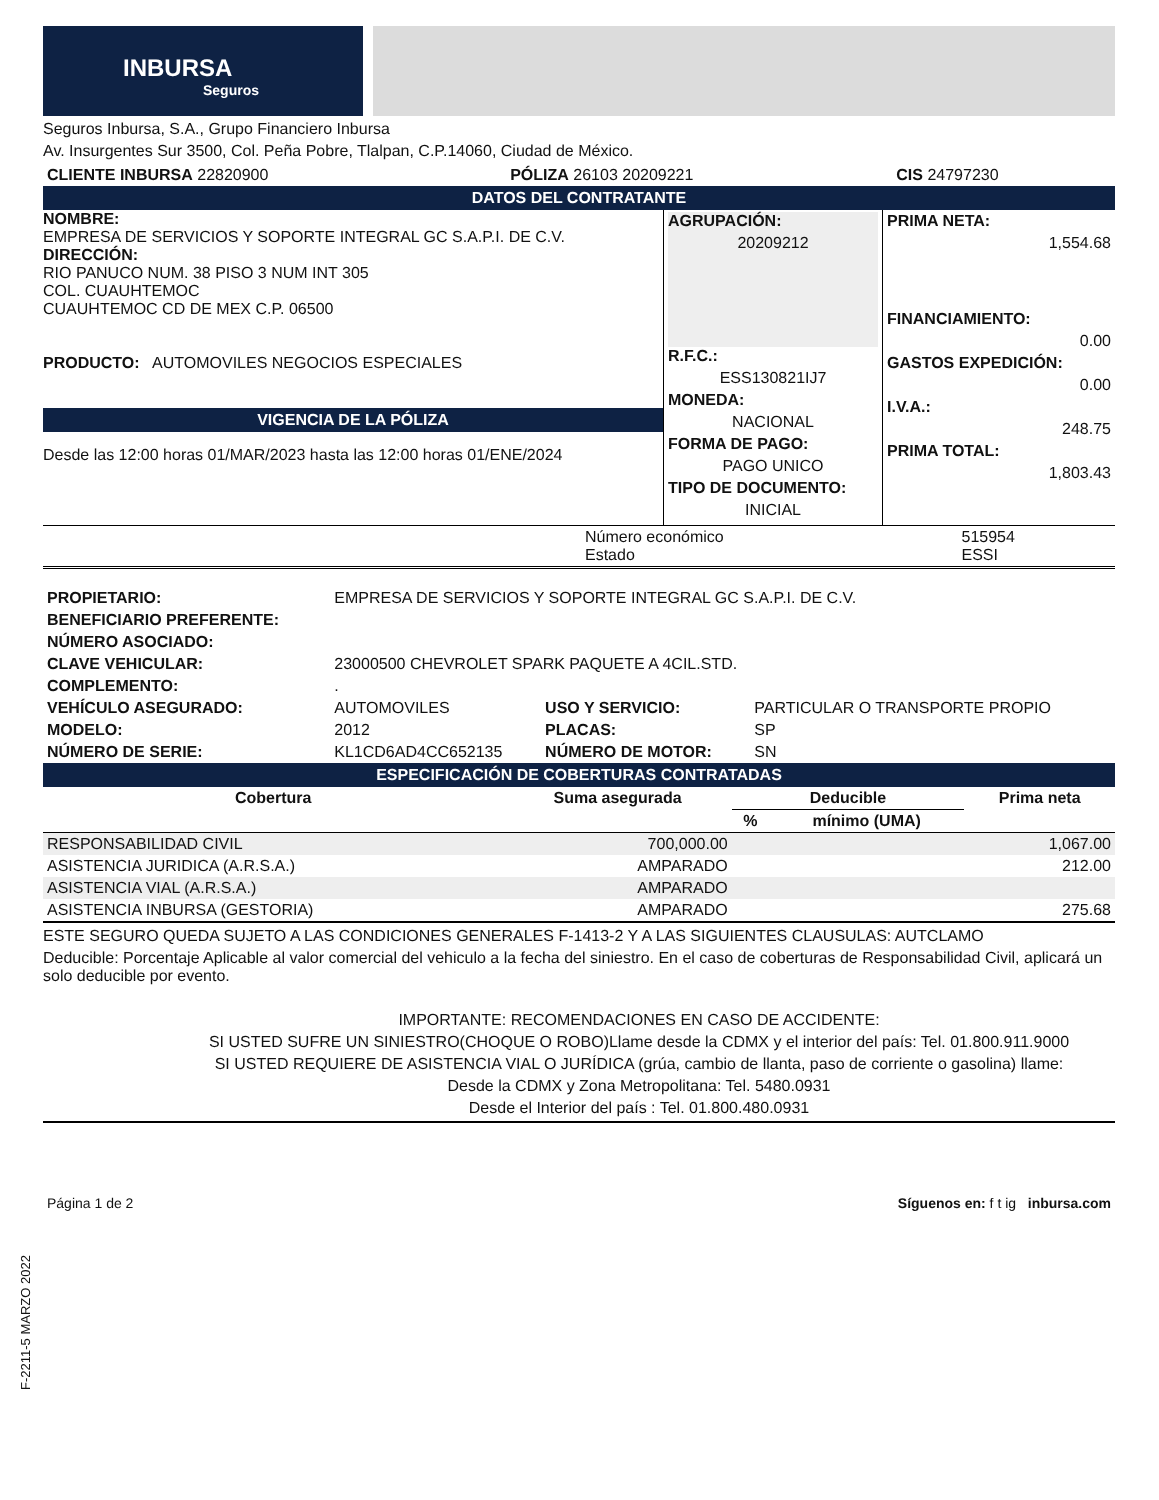INBURSA
Seguros
Seguros Inbursa, S.A., Grupo Financiero Inbursa
Av. Insurgentes Sur 3500, Col. Peña Pobre, Tlalpan, C.P.14060, Ciudad de México.
| CLIENTE INBURSA 22820900 | PÓLIZA 26103 20209221 | CIS 24797230 |
DATOS DEL CONTRATANTE
| NOMBRE: EMPRESA DE SERVICIOS Y SOPORTE INTEGRAL GC S.A.P.I. DE C.V. DIRECCIÓN: RIO PANUCO NUM. 38 PISO 3 NUM INT 305 COL. CUAUHTEMOC CUAUHTEMOC CD DE MEX C.P. 06500 PRODUCTO: AUTOMOVILES NEGOCIOS ESPECIALES VIGENCIA DE LA PÓLIZA Desde las 12:00 horas 01/MAR/2023 hasta las 12:00 horas 01/ENE/2024 | AGRUPACIÓN: 20209212 R.F.C.: ESS130821IJ7 MONEDA: NACIONAL FORMA DE PAGO: PAGO UNICO TIPO DE DOCUMENTO: INICIAL | PRIMA NETA: 1,554.68 FINANCIAMIENTO: 0.00 GASTOS EXPEDICIÓN: 0.00 I.V.A.: 248.75 PRIMA TOTAL: 1,803.43 |
| | Número económico Estado | 515954 ESSI |
| PROPIETARIO: | EMPRESA DE SERVICIOS Y SOPORTE INTEGRAL GC S.A.P.I. DE C.V. | | |
| BENEFICIARIO PREFERENTE: | | | |
| NÚMERO ASOCIADO: | | | |
| CLAVE VEHICULAR: | 23000500 CHEVROLET SPARK PAQUETE A 4CIL.STD. | | |
| COMPLEMENTO: | . | | |
| VEHÍCULO ASEGURADO: | AUTOMOVILES | USO Y SERVICIO: | PARTICULAR O TRANSPORTE PROPIO |
| MODELO: | 2012 | PLACAS: | SP |
| NÚMERO DE SERIE: | KL1CD6AD4CC652135 | NÚMERO DE MOTOR: | SN |
ESPECIFICACIÓN DE COBERTURAS CONTRATADAS
| Cobertura | Suma asegurada | Deducible | | Prima neta |
| --- | --- | --- | --- | --- |
| | | % | mínimo (UMA) | |
| RESPONSABILIDAD CIVIL | 700,000.00 | | | 1,067.00 |
| ASISTENCIA JURIDICA (A.R.S.A.) | AMPARADO | | | 212.00 |
| ASISTENCIA VIAL (A.R.S.A.) | AMPARADO | | | |
| ASISTENCIA INBURSA (GESTORIA) | AMPARADO | | | 275.68 |
ESTE SEGURO QUEDA SUJETO A LAS CONDICIONES GENERALES F-1413-2 Y A LAS SIGUIENTES CLAUSULAS: AUTCLAMO
Deducible: Porcentaje Aplicable al valor comercial del vehiculo a la fecha del siniestro. En el caso de coberturas de Responsabilidad Civil, aplicará un solo deducible por evento.
IMPORTANTE: RECOMENDACIONES EN CASO DE ACCIDENTE:
SI USTED SUFRE UN SINIESTRO(CHOQUE O ROBO)Llame desde la CDMX y el interior del país: Tel. 01.800.911.9000
SI USTED REQUIERE DE ASISTENCIA VIAL O JURÍDICA (grúa, cambio de llanta, paso de corriente o gasolina) llame:
Desde la CDMX y Zona Metropolitana: Tel. 5480.0931
Desde el Interior del país : Tel. 01.800.480.0931
| Página 1 de 2 | Síguenos en: f t ig inbursa.com |
F-2211-5 MARZO 2022